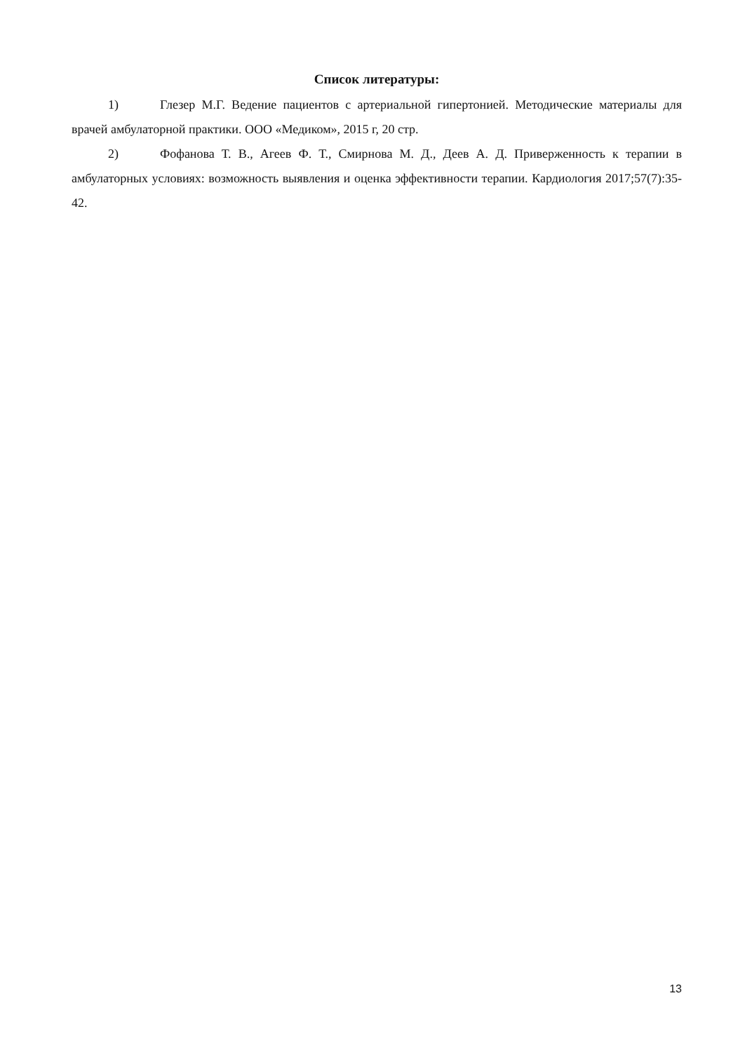Список литературы:
1) Глезер М.Г. Ведение пациентов с артериальной гипертонией. Методические материалы для врачей амбулаторной практики. ООО «Медиком», 2015 г, 20 стр.
2) Фофанова Т. В., Агеев Ф. Т., Смирнова М. Д., Деев А. Д. Приверженность к терапии в амбулаторных условиях: возможность выявления и оценка эффективности терапии. Кардиология 2017;57(7):35-42.
13